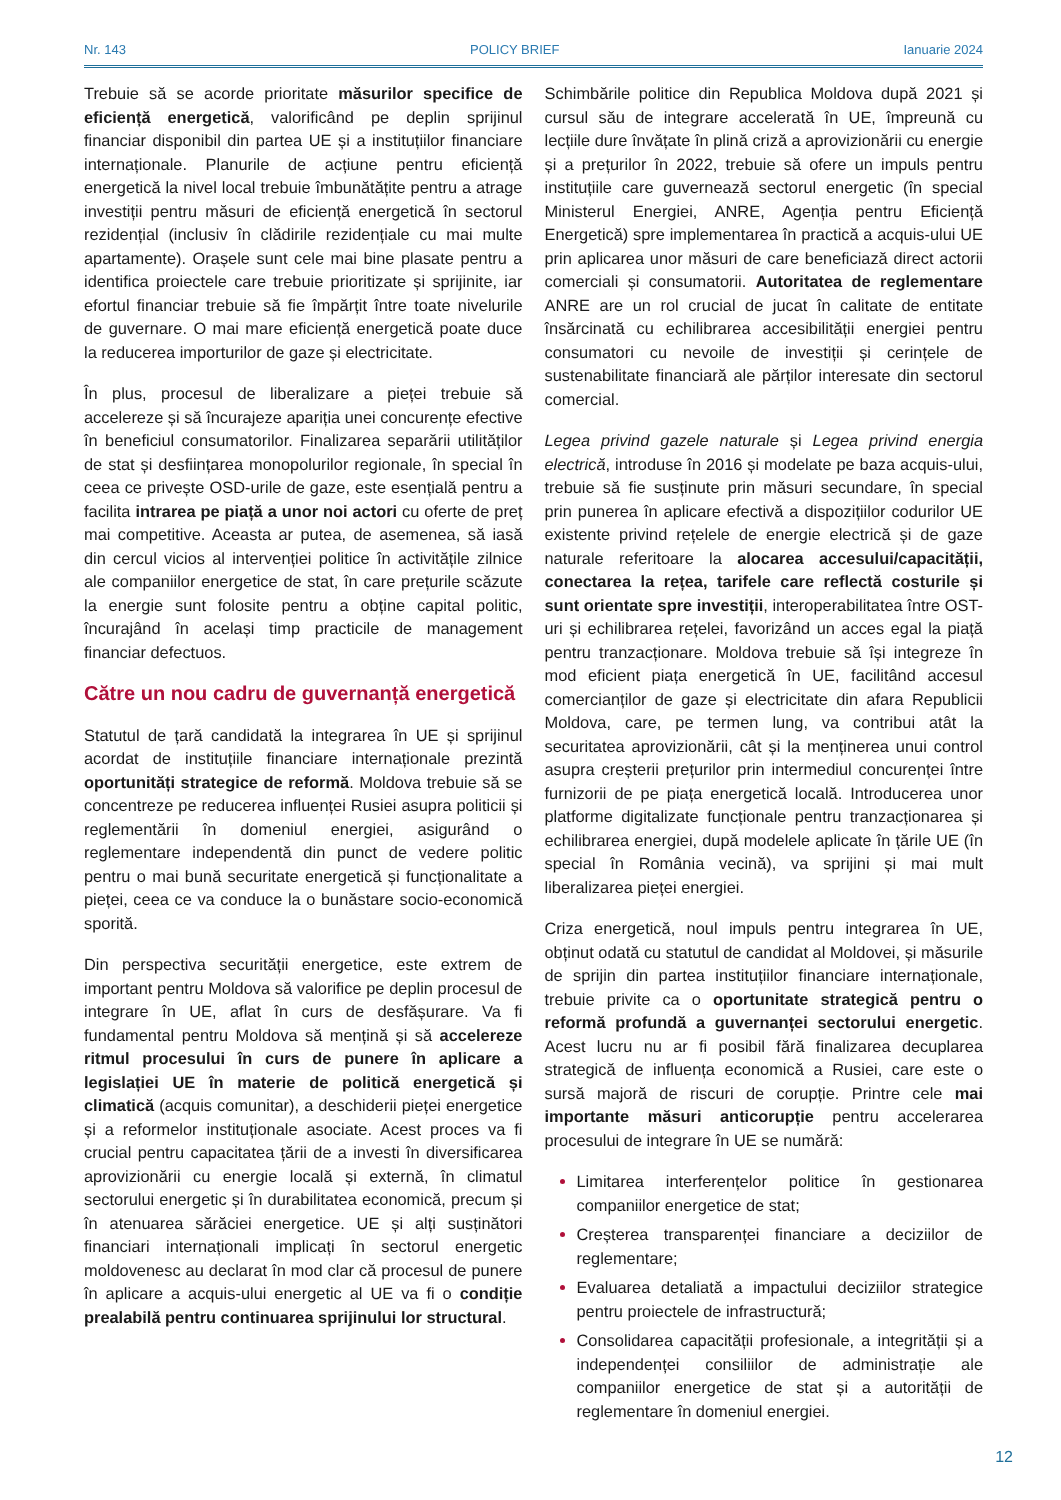Nr. 143 POLICY BRIEF Ianuarie 2024
Trebuie să se acorde prioritate măsurilor specifice de eficiență energetică, valorificând pe deplin sprijinul financiar disponibil din partea UE și a instituțiilor financiare internaționale. Planurile de acțiune pentru eficiență energetică la nivel local trebuie îmbunătățite pentru a atrage investiții pentru măsuri de eficiență energetică în sectorul rezidențial (inclusiv în clădirile rezidențiale cu mai multe apartamente). Orașele sunt cele mai bine plasate pentru a identifica proiectele care trebuie prioritizate și sprijinite, iar efortul financiar trebuie să fie împărțit între toate nivelurile de guvernare. O mai mare eficiență energetică poate duce la reducerea importurilor de gaze și electricitate.
În plus, procesul de liberalizare a pieței trebuie să accelereze și să încurajeze apariția unei concurențe efective în beneficiul consumatorilor. Finalizarea separării utilităților de stat și desființarea monopolurilor regionale, în special în ceea ce privește OSD-urile de gaze, este esențială pentru a facilita intrarea pe piață a unor noi actori cu oferte de preț mai competitive. Aceasta ar putea, de asemenea, să iasă din cercul vicios al intervenției politice în activitățile zilnice ale companiilor energetice de stat, în care prețurile scăzute la energie sunt folosite pentru a obține capital politic, încurajând în același timp practicile de management financiar defectuos.
Către un nou cadru de guvernanță energetică
Statutul de țară candidată la integrarea în UE și sprijinul acordat de instituțiile financiare internaționale prezintă oportunități strategice de reformă. Moldova trebuie să se concentreze pe reducerea influenței Rusiei asupra politicii și reglementării în domeniul energiei, asigurând o reglementare independentă din punct de vedere politic pentru o mai bună securitate energetică și funcționalitate a pieței, ceea ce va conduce la o bunăstare socio-economică sporită.
Din perspectiva securității energetice, este extrem de important pentru Moldova să valorifice pe deplin procesul de integrare în UE, aflat în curs de desfășurare. Va fi fundamental pentru Moldova să mențină și să accelereze ritmul procesului în curs de punere în aplicare a legislației UE în materie de politică energetică și climatică (acquis comunitar), a deschiderii pieței energetice și a reformelor instituționale asociate. Acest proces va fi crucial pentru capacitatea țării de a investi în diversificarea aprovizionării cu energie locală și externă, în climatul sectorului energetic și în durabilitatea economică, precum și în atenuarea sărăciei energetice. UE și alți susținători financiari internaționali implicați în sectorul energetic moldovenesc au declarat în mod clar că procesul de punere în aplicare a acquis-ului energetic al UE va fi o condiție prealabilă pentru continuarea sprijinului lor structural.
Schimbările politice din Republica Moldova după 2021 și cursul său de integrare accelerată în UE, împreună cu lecțiile dure învățate în plină criză a aprovizionării cu energie și a prețurilor în 2022, trebuie să ofere un impuls pentru instituțiile care guvernează sectorul energetic (în special Ministerul Energiei, ANRE, Agenția pentru Eficiență Energetică) spre implementarea în practică a acquis-ului UE prin aplicarea unor măsuri de care beneficiază direct actorii comerciali și consumatorii. Autoritatea de reglementare ANRE are un rol crucial de jucat în calitate de entitate însărcinată cu echilibrarea accesibilității energiei pentru consumatori cu nevoile de investiții și cerințele de sustenabilitate financiară ale părților interesate din sectorul comercial.
Legea privind gazele naturale și Legea privind energia electrică, introduse în 2016 și modelate pe baza acquis-ului, trebuie să fie susținute prin măsuri secundare, în special prin punerea în aplicare efectivă a dispozițiilor codurilor UE existente privind rețelele de energie electrică și de gaze naturale referitoare la alocarea accesului/capacității, conectarea la rețea, tarifele care reflectă costurile și sunt orientate spre investiții, interoperabilitatea între OST-uri și echilibrarea rețelei, favorizând un acces egal la piață pentru tranzacționare. Moldova trebuie să își integreze în mod eficient piața energetică în UE, facilitând accesul comercianților de gaze și electricitate din afara Republicii Moldova, care, pe termen lung, va contribui atât la securitatea aprovizionării, cât și la menținerea unui control asupra creșterii prețurilor prin intermediul concurenței între furnizorii de pe piața energetică locală. Introducerea unor platforme digitalizate funcționale pentru tranzacționarea și echilibrarea energiei, după modelele aplicate în țările UE (în special în România vecină), va sprijini și mai mult liberalizarea pieței energiei.
Criza energetică, noul impuls pentru integrarea în UE, obținut odată cu statutul de candidat al Moldovei, și măsurile de sprijin din partea instituțiilor financiare internaționale, trebuie privite ca o oportunitate strategică pentru o reformă profundă a guvernanței sectorului energetic. Acest lucru nu ar fi posibil fără finalizarea decuplarea strategică de influența economică a Rusiei, care este o sursă majoră de riscuri de corupție. Printre cele mai importante măsuri anticorupție pentru accelerarea procesului de integrare în UE se numără:
Limitarea interferențelor politice în gestionarea companiilor energetice de stat;
Creșterea transparenței financiare a deciziilor de reglementare;
Evaluarea detaliată a impactului deciziilor strategice pentru proiectele de infrastructură;
Consolidarea capacității profesionale, a integrității și a independenței consiliilor de administrație ale companiilor energetice de stat și a autorității de reglementare în domeniul energiei.
12